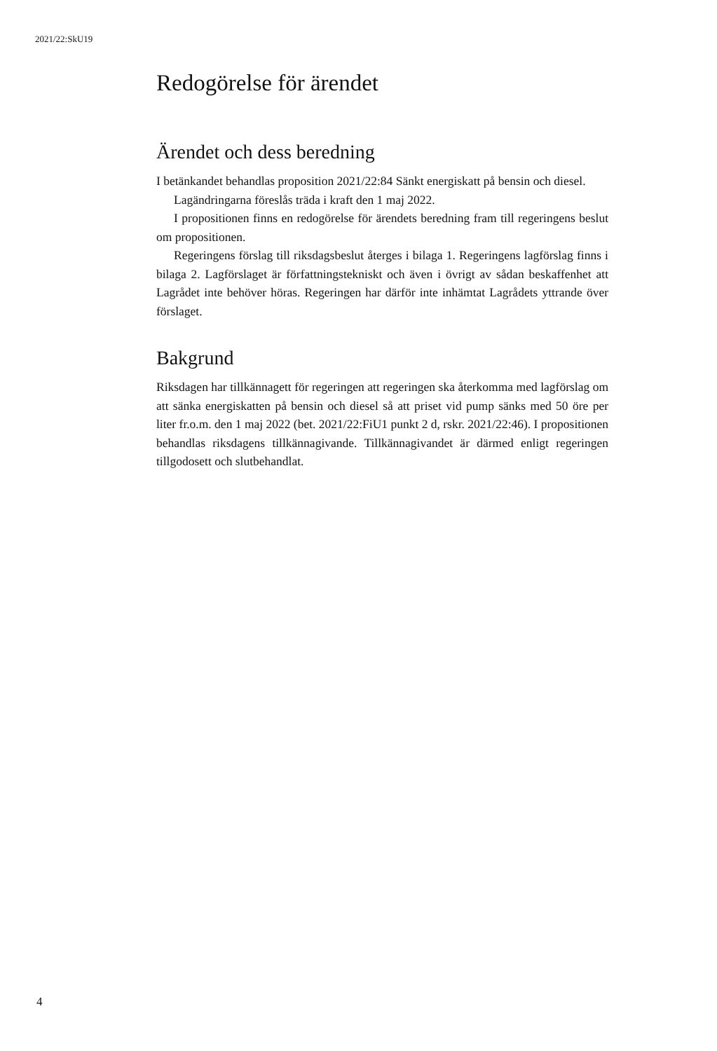2021/22:SkU19
Redogörelse för ärendet
Ärendet och dess beredning
I betänkandet behandlas proposition 2021/22:84 Sänkt energiskatt på bensin och diesel.
Lagändringarna föreslås träda i kraft den 1 maj 2022.
I propositionen finns en redogörelse för ärendets beredning fram till regeringens beslut om propositionen.
Regeringens förslag till riksdagsbeslut återges i bilaga 1. Regeringens lagförslag finns i bilaga 2. Lagförslaget är författningstekniskt och även i övrigt av sådan beskaffenhet att Lagrådet inte behöver höras. Regeringen har därför inte inhämtat Lagrådets yttrande över förslaget.
Bakgrund
Riksdagen har tillkännagett för regeringen att regeringen ska återkomma med lagförslag om att sänka energiskatten på bensin och diesel så att priset vid pump sänks med 50 öre per liter fr.o.m. den 1 maj 2022 (bet. 2021/22:FiU1 punkt 2 d, rskr. 2021/22:46). I propositionen behandlas riksdagens tillkänna­givande. Tillkännagivandet är därmed enligt regeringen tillgodosett och slut­behandlat.
4